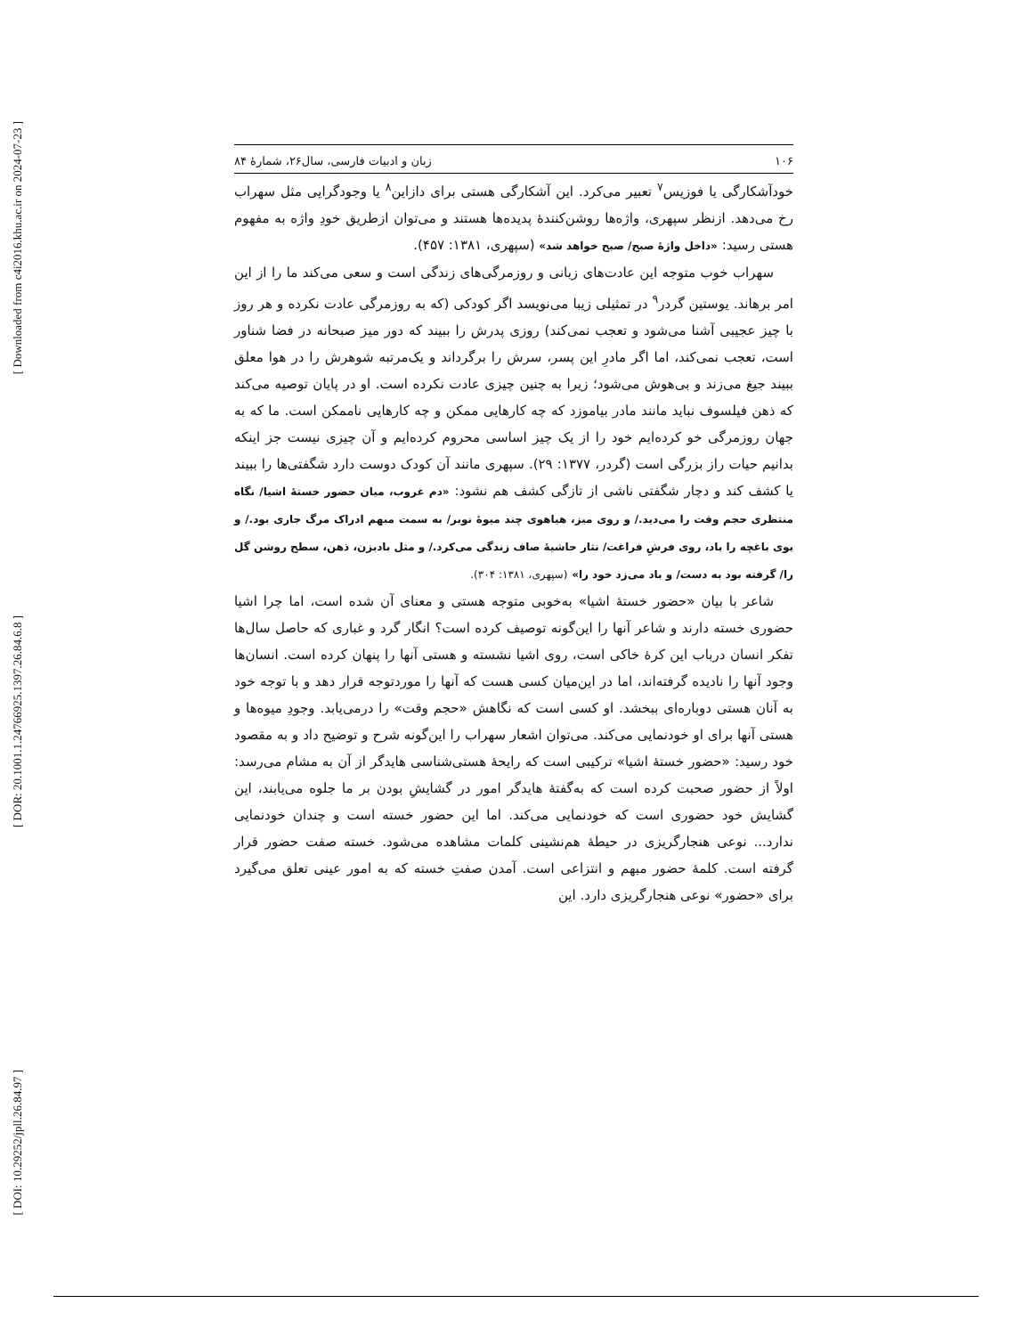[ Downloaded from c4i2016.khu.ac.ir on 2024-07-23 ]
[ DOR: 20.1001.1.24766925.1397.26.84.6.8 ]
[ DOI: 10.29252/jpll.26.84.97 ]
۱۰۶ زبان و ادبیات فارسی، سال۲۶، شمارهٔ ۸۴
خودآشکارگی یا فوزیس<sup>۷</sup> تعبیر می‌کرد. این آشکارگی هستی برای دازاین<sup>۸</sup> یا وجودگرایی مثل سهراب رخ می‌دهد. ازنظر سپهری، واژه‌ها روشن‌کنندهٔ پدیده‌ها هستند و می‌توان ازطریق خودِ واژه به مفهوم هستی رسید: «داخل واژهٔ صبح/ صبح خواهد شد» (سپهری، ۱۳۸۱: ۴۵۷).
سهراب خوب متوجه این عادت‌های زبانی و روزمرگی‌های زندگی است و سعی می‌کند ما را از این امر برهاند. یوستین گردر<sup>۹</sup> در تمثیلی زیبا می‌نویسد اگر کودکی (که به روزمرگی عادت نکرده و هر روز با چیز عجیبی آشنا می‌شود و تعجب نمی‌کند) روزی پدرش را ببیند که دور میز صبحانه در فضا شناور است، تعجب نمی‌کند، اما اگر مادرِ این پسر، سرش را برگرداند و یک‌مرتبه شوهرش را در هوا معلق ببیند جیغ می‌زند و بی‌هوش می‌شود؛ زیرا به چنین چیزی عادت نکرده است. او در پایان توصیه می‌کند که ذهن فیلسوف نباید مانند مادر بیاموزد که چه کارهایی ممکن و چه کارهایی ناممکن است. ما که به جهان روزمرگی خو کرده‌ایم خود را از یک چیز اساسی محروم کرده‌ایم و آن چیزی نیست جز اینکه بدانیم حیات راز بزرگی است (گردر، ۱۳۷۷: ۲۹). سپهری مانند آن کودک دوست دارد شگفتی‌ها را ببیند یا کشف کند و دچار شگفتی ناشی از تازگی کشف هم نشود: «دم غروب، میان حضور خستهٔ اشیا/ نگاه منتظری حجم وقت را می‌دید./ و روی میز، هیاهوی چند میوهٔ نوبر/ به سمت مبهم ادراک مرگ جاری بود./ و بوی باغچه را باد، روی فرشِ فراغت/ نثار حاشیهٔ صاف زندگی می‌کرد./ و مثل بادبزن، ذهن، سطح روشن گل را/ گرفته بود به دست/ و باد می‌زد خود را» (سپهری، ۱۳۸۱: ۳۰۴).
شاعر با بیان «حضور خستهٔ اشیا» به‌خوبی متوجه هستی و معنای آن شده است، اما چرا اشیا حضوری خسته دارند و شاعر آنها را این‌گونه توصیف کرده است؟ انگار گرد و غباری که حاصل سال‌ها تفکر انسان درباب این کرهٔ خاکی است، روی اشیا نشسته و هستی آنها را پنهان کرده است. انسان‌ها وجود آنها را نادیده گرفته‌اند، اما در این‌میان کسی هست که آنها را موردتوجه قرار دهد و با توجه خود به آنان هستی دوباره‌ای ببخشد. او کسی است که نگاهش «حجم وقت» را درمی‌یابد. وجودِ میوه‌ها و هستی آنها برای او خودنمایی می‌کند. می‌توان اشعار سهراب را این‌گونه شرح و توضیح داد و به مقصود خود رسید: «حضور خستهٔ اشیا» ترکیبی است که رایحهٔ هستی‌شناسی هایدگر از آن به مشام می‌رسد: اولاً از حضور صحبت کرده است که به‌گفتهٔ هایدگر امور در گشایشِ بودن بر ما جلوه می‌یابند، این گشایش خود حضوری است که خودنمایی می‌کند. اما این حضور خسته است و چندان خودنمایی ندارد... نوعی هنجارگریزی در حیطهٔ هم‌نشینی کلمات مشاهده می‌شود. خسته صفت حضور قرار گرفته است. کلمهٔ حضور مبهم و انتزاعی است. آمدن صفتِ خسته که به امور عینی تعلق می‌گیرد برای «حضور» نوعی هنجارگریزی دارد. این